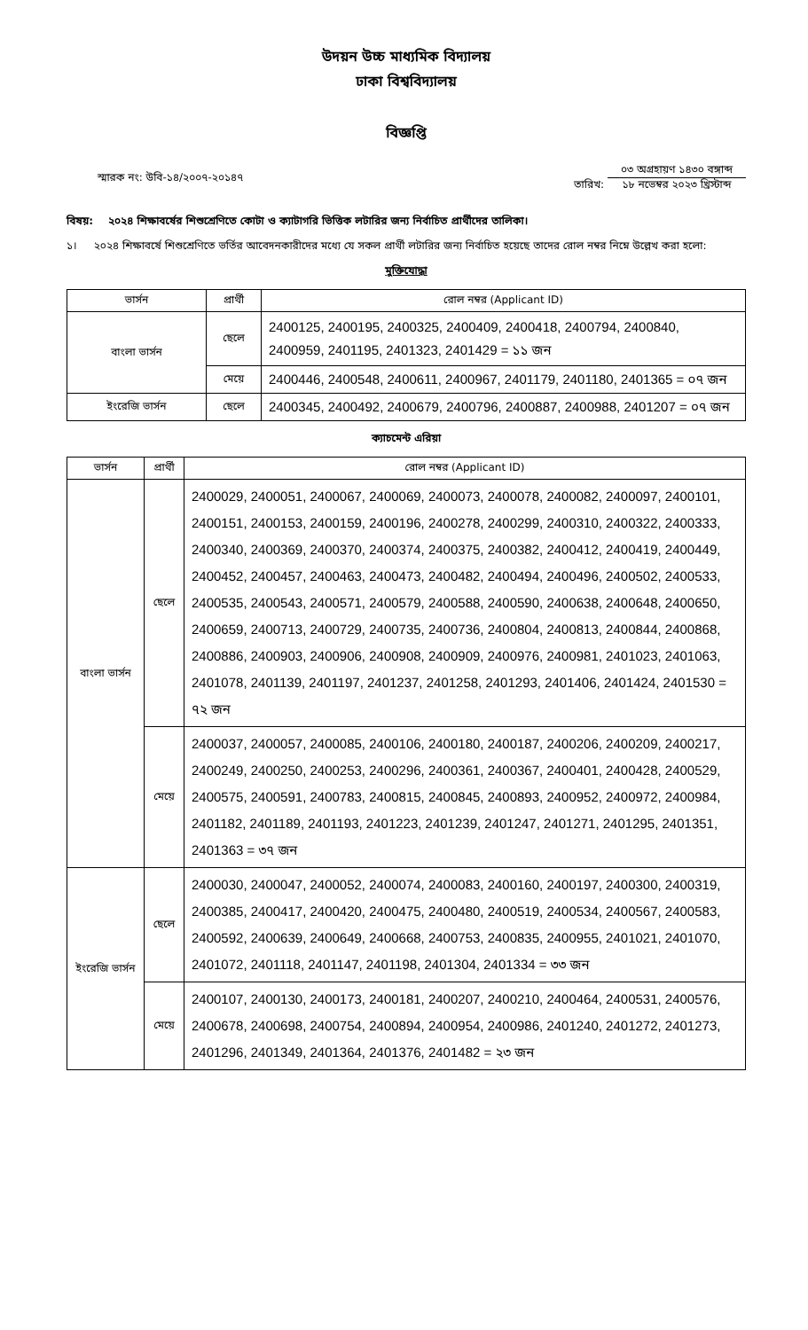উদয়ন উচ্চ মাধ্যমিক বিদ্যালয়
ঢাকা বিশ্ববিদ্যালয়
বিজ্ঞপ্তি
স্মারক নং: উবি-১৪/২০০৭-২০১৪৭
তারিখ: ০৩ অগ্রহায়ণ ১৪৩০ বঙ্গাব্দ ১৮ নভেম্বর ২০২৩ খ্রিস্টাব্দ
বিষয়: ২০২৪ শিক্ষাবর্ষের শিশুশ্রেণিতে কোটা ও ক্যাটাগরি ভিত্তিক লটারির জন্য নির্বাচিত প্রার্থীদের তালিকা।
১। ২০২৪ শিক্ষাবর্ষে শিশুশ্রেণিতে ভর্তির আবেদনকারীদের মধ্যে যে সকল প্রার্থী লটারির জন্য নির্বাচিত হয়েছে তাদের রোল নম্বর নিম্নে উল্লেখ করা হলো:
মুক্তিযোদ্ধা
| ভার্সন | প্রার্থী | রোল নম্বর (Applicant ID) |
| --- | --- | --- |
| বাংলা ভার্সন | ছেলে | 2400125, 2400195, 2400325, 2400409, 2400418, 2400794, 2400840, 2400959, 2401195, 2401323, 2401429 = ১১ জন |
| | মেয়ে | 2400446, 2400548, 2400611, 2400967, 2401179, 2401180, 2401365 = ০৭ জন |
| ইংরেজি ভার্সন | ছেলে | 2400345, 2400492, 2400679, 2400796, 2400887, 2400988, 2401207 = ০৭ জন |
ক্যাচমেন্ট এরিয়া
| ভার্সন | প্রার্থী | রোল নম্বর (Applicant ID) |
| --- | --- | --- |
| বাংলা ভার্সন | ছেলে | 2400029, 2400051, 2400067, 2400069, 2400073, 2400078, 2400082, 2400097, 2400101, 2400151, 2400153, 2400159, 2400196, 2400278, 2400299, 2400310, 2400322, 2400333, 2400340, 2400369, 2400370, 2400374, 2400375, 2400382, 2400412, 2400419, 2400449, 2400452, 2400457, 2400463, 2400473, 2400482, 2400494, 2400496, 2400502, 2400533, 2400535, 2400543, 2400571, 2400579, 2400588, 2400590, 2400638, 2400648, 2400650, 2400659, 2400713, 2400729, 2400735, 2400736, 2400804, 2400813, 2400844, 2400868, 2400886, 2400903, 2400906, 2400908, 2400909, 2400976, 2400981, 2401023, 2401063, 2401078, 2401139, 2401197, 2401237, 2401258, 2401293, 2401406, 2401424, 2401530 = ৭২ জন |
| | মেয়ে | 2400037, 2400057, 2400085, 2400106, 2400180, 2400187, 2400206, 2400209, 2400217, 2400249, 2400250, 2400253, 2400296, 2400361, 2400367, 2400401, 2400428, 2400529, 2400575, 2400591, 2400783, 2400815, 2400845, 2400893, 2400952, 2400972, 2400984, 2401182, 2401189, 2401193, 2401223, 2401239, 2401247, 2401271, 2401295, 2401351, 2401363 = ৩৭ জন |
| ইংরেজি ভার্সন | ছেলে | 2400030, 2400047, 2400052, 2400074, 2400083, 2400160, 2400197, 2400300, 2400319, 2400385, 2400417, 2400420, 2400475, 2400480, 2400519, 2400534, 2400567, 2400583, 2400592, 2400639, 2400649, 2400668, 2400753, 2400835, 2400955, 2401021, 2401070, 2401072, 2401118, 2401147, 2401198, 2401304, 2401334 = ৩৩ জন |
| | মেয়ে | 2400107, 2400130, 2400173, 2400181, 2400207, 2400210, 2400464, 2400531, 2400576, 2400678, 2400698, 2400754, 2400894, 2400954, 2400986, 2401240, 2401272, 2401273, 2401296, 2401349, 2401364, 2401376, 2401482 = ২৩ জন |